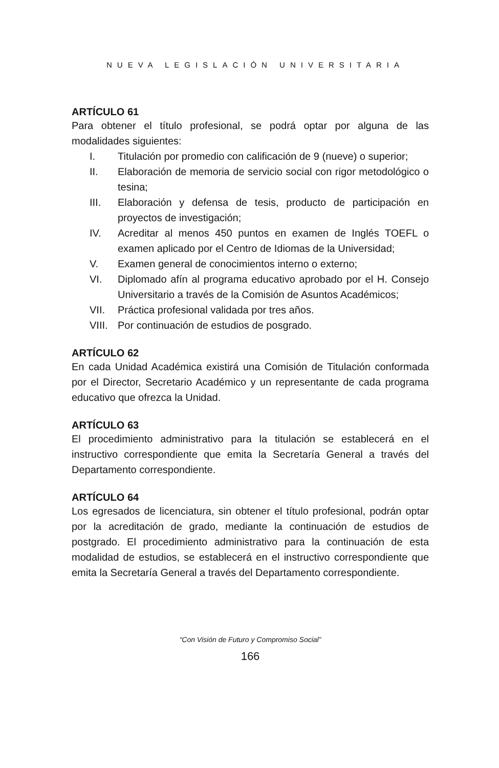NUEVA LEGISLACIÓN UNIVERSITARIA
ARTÍCULO 61
Para obtener el título profesional, se podrá optar por alguna de las modalidades siguientes:
I. Titulación por promedio con calificación de 9 (nueve) o superior;
II. Elaboración de memoria de servicio social con rigor metodológico o tesina;
III. Elaboración y defensa de tesis, producto de participación en proyectos de investigación;
IV. Acreditar al menos 450 puntos en examen de Inglés TOEFL o examen aplicado por el Centro de Idiomas de la Universidad;
V. Examen general de conocimientos interno o externo;
VI. Diplomado afín al programa educativo aprobado por el H. Consejo Universitario a través de la Comisión de Asuntos Académicos;
VII. Práctica profesional validada por tres años.
VIII. Por continuación de estudios de posgrado.
ARTÍCULO 62
En cada Unidad Académica existirá una Comisión de Titulación conformada por el Director, Secretario Académico y un representante de cada programa educativo que ofrezca la Unidad.
ARTÍCULO 63
El procedimiento administrativo para la titulación se establecerá en el instructivo correspondiente que emita la Secretaría General a través del Departamento correspondiente.
ARTÍCULO 64
Los egresados de licenciatura, sin obtener el título profesional, podrán optar por la acreditación de grado, mediante la continuación de estudios de postgrado. El procedimiento administrativo para la continuación de esta modalidad de estudios, se establecerá en el instructivo correspondiente que emita la Secretaría General a través del Departamento correspondiente.
“Con Visión de Futuro y Compromiso Social”
166